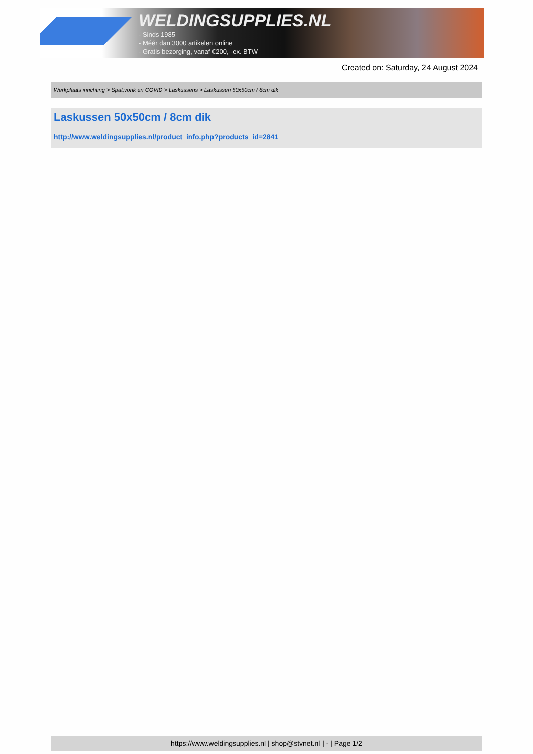WELDINGSUPPLIES.NL
- Sinds 1985
- Méér dan 3000 artikelen online
- Gratis bezorging, vanaf €200,--ex. BTW
Created on: Saturday, 24 August 2024
Werkplaats inrichting > Spat,vonk en COVID > Laskussens > Laskussen 50x50cm / 8cm dik
Laskussen 50x50cm / 8cm dik
http://www.weldingsupplies.nl/product_info.php?products_id=2841
https://www.weldingsupplies.nl | shop@stvnet.nl | - | Page 1/2